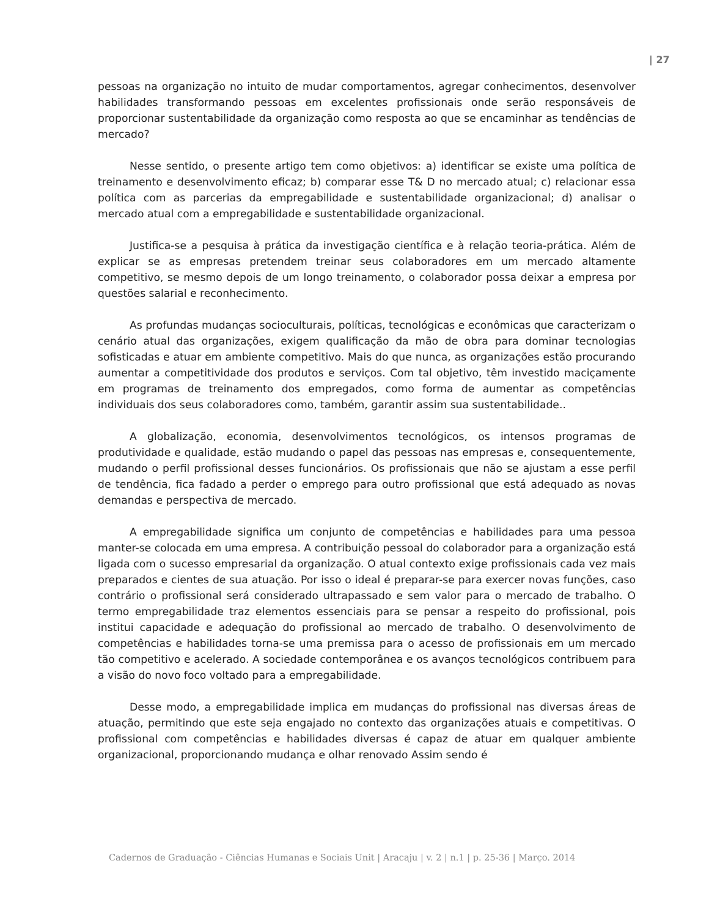| 27
pessoas na organização no intuito de mudar comportamentos, agregar conhecimentos, desenvolver habilidades transformando pessoas em excelentes profissionais onde serão responsáveis de proporcionar sustentabilidade da organização como resposta ao que se encaminhar as tendências de mercado?
Nesse sentido, o presente artigo tem como objetivos: a) identificar se existe uma política de treinamento e desenvolvimento eficaz; b) comparar esse T& D no mercado atual; c) relacionar essa política com as parcerias da empregabilidade e sustentabilidade organizacional; d) analisar o mercado atual com a empregabilidade e sustentabilidade organizacional.
Justifica-se a pesquisa à prática da investigação científica e à relação teoria-prática. Além de explicar se as empresas pretendem treinar seus colaboradores em um mercado altamente competitivo, se mesmo depois de um longo treinamento, o colaborador possa deixar a empresa por questões salarial e reconhecimento.
As profundas mudanças socioculturais, políticas, tecnológicas e econômicas que caracterizam o cenário atual das organizações, exigem qualificação da mão de obra para dominar tecnologias sofisticadas e atuar em ambiente competitivo. Mais do que nunca, as organizações estão procurando aumentar a competitividade dos produtos e serviços. Com tal objetivo, têm investido maciçamente em programas de treinamento dos empregados, como forma de aumentar as competências individuais dos seus colaboradores como, também, garantir assim sua sustentabilidade..
A globalização, economia, desenvolvimentos tecnológicos, os intensos programas de produtividade e qualidade, estão mudando o papel das pessoas nas empresas e, consequentemente, mudando o perfil profissional desses funcionários. Os profissionais que não se ajustam a esse perfil de tendência, fica fadado a perder o emprego para outro profissional que está adequado as novas demandas e perspectiva de mercado.
A empregabilidade significa um conjunto de competências e habilidades para uma pessoa manter-se colocada em uma empresa. A contribuição pessoal do colaborador para a organização está ligada com o sucesso empresarial da organização. O atual contexto exige profissionais cada vez mais preparados e cientes de sua atuação. Por isso o ideal é preparar-se para exercer novas funções, caso contrário o profissional será considerado ultrapassado e sem valor para o mercado de trabalho. O termo empregabilidade traz elementos essenciais para se pensar a respeito do profissional, pois institui capacidade e adequação do profissional ao mercado de trabalho. O desenvolvimento de competências e habilidades torna-se uma premissa para o acesso de profissionais em um mercado tão competitivo e acelerado. A sociedade contemporânea e os avanços tecnológicos contribuem para a visão do novo foco voltado para a empregabilidade.
Desse modo, a empregabilidade implica em mudanças do profissional nas diversas áreas de atuação, permitindo que este seja engajado no contexto das organizações atuais e competitivas. O profissional com competências e habilidades diversas é capaz de atuar em qualquer ambiente organizacional, proporcionando mudança e olhar renovado Assim sendo é
Cadernos de Graduação - Ciências Humanas e Sociais Unit | Aracaju | v. 2 | n.1 | p. 25-36 | Março. 2014